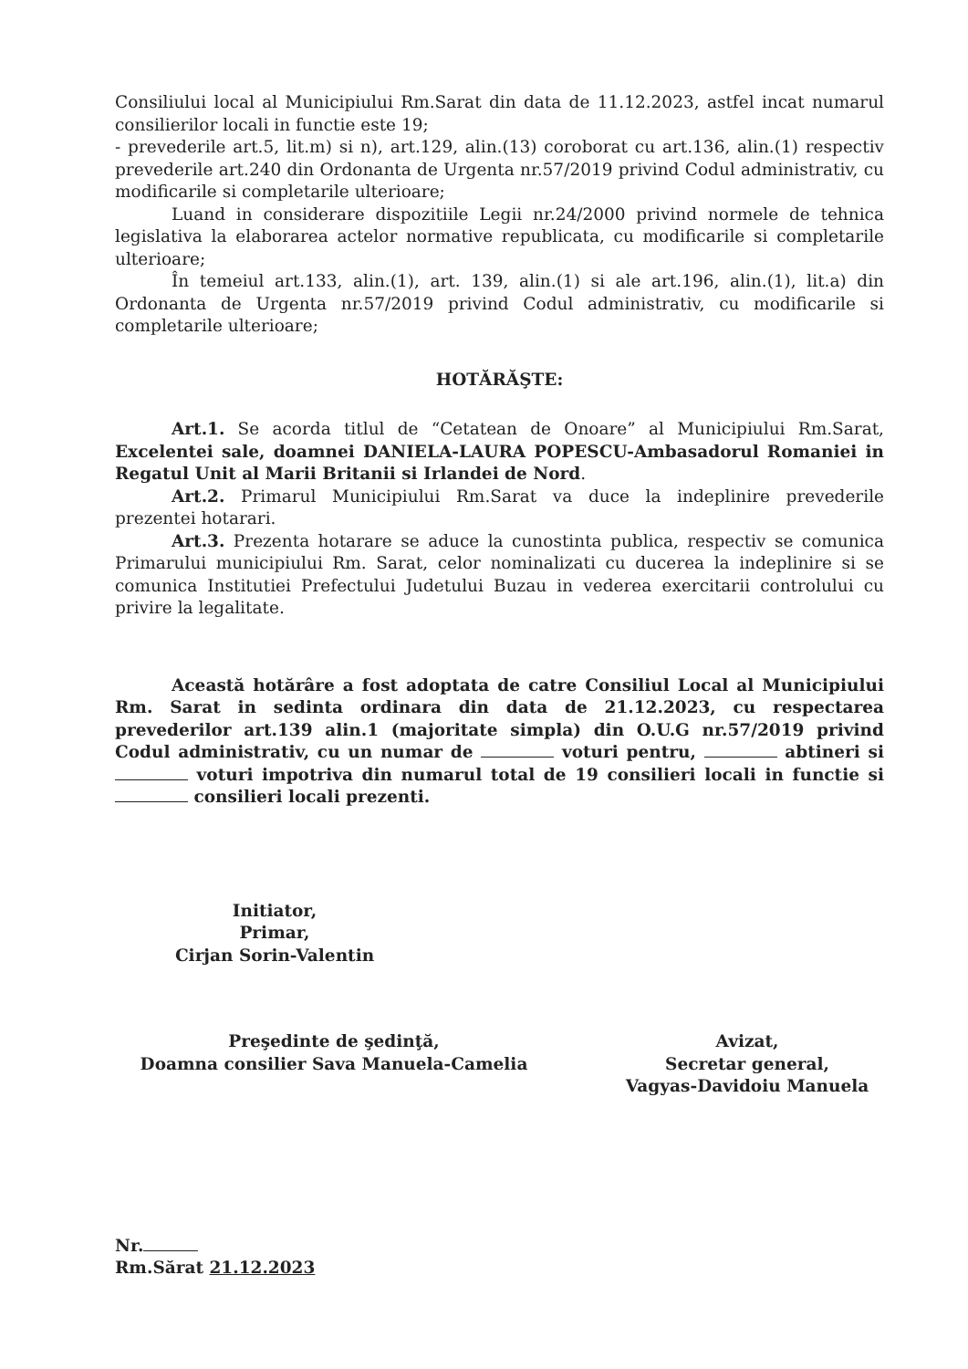Consiliului local al Municipiului Rm.Sarat din data de 11.12.2023, astfel incat numarul consilierilor locali in functie este 19;
- prevederile art.5, lit.m) si n), art.129, alin.(13) coroborat cu art.136, alin.(1) respectiv prevederile art.240 din Ordonanta de Urgenta nr.57/2019 privind Codul administrativ, cu modificarile si completarile ulterioare;
Luand in considerare dispozitiile Legii nr.24/2000 privind normele de tehnica legislativa la elaborarea actelor normative republicata, cu modificarile si completarile ulterioare;
În temeiul art.133, alin.(1), art. 139, alin.(1) si ale art.196, alin.(1), lit.a) din Ordonanta de Urgenta nr.57/2019 privind Codul administrativ, cu modificarile si completarile ulterioare;
HOTĂRĂŞTE:
Art.1. Se acorda titlul de “Cetatean de Onoare” al Municipiului Rm.Sarat, Excelentei sale, doamnei DANIELA-LAURA POPESCU-Ambasadorul Romaniei in Regatul Unit al Marii Britanii si Irlandei de Nord.
Art.2. Primarul Municipiului Rm.Sarat va duce la indeplinire prevederile prezentei hotarari.
Art.3. Prezenta hotarare se aduce la cunostinta publica, respectiv se comunica Primarului municipiului Rm. Sarat, celor nominalizati cu ducerea la indeplinire si se comunica Institutiei Prefectului Judetului Buzau in vederea exercitarii controlului cu privire la legalitate.
Această hotărâre a fost adoptata de catre Consiliul Local al Municipiului Rm. Sarat in sedinta ordinara din data de 21.12.2023, cu respectarea prevederilor art.139 alin.1 (majoritate simpla) din O.U.G nr.57/2019 privind Codul administrativ, cu un numar de voturi pentru, abtineri si voturi impotriva din numarul total de 19 consilieri locali in functie si consilieri locali prezenti.
Initiator,
Primar,
Cirjan Sorin-Valentin
Preşedinte de şedinţă,
Doamna consilier Sava Manuela-Camelia
Avizat,
Secretar general,
Vagyas-Davidoiu Manuela
Nr.
Rm.Sărat 21.12.2023